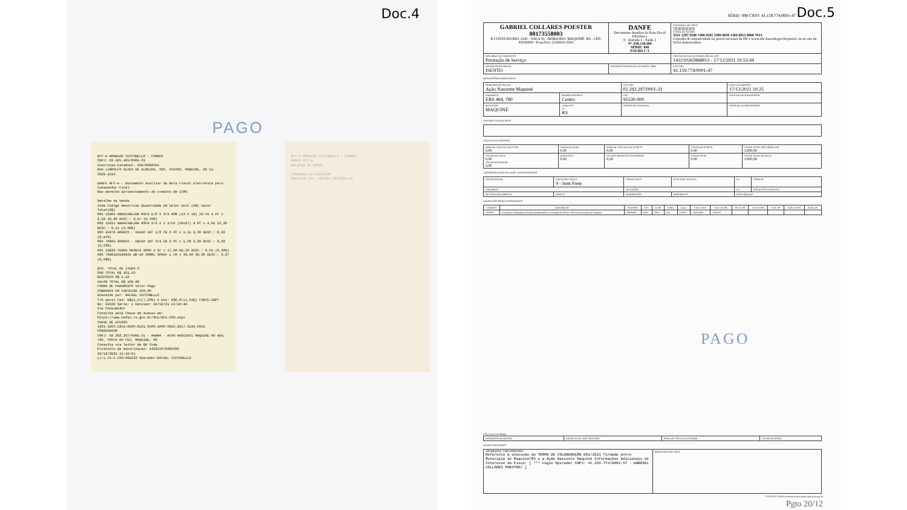Doc.4
NFC-e RONALDO CECCONELLO - CONAPA
CNPJ: 03.525.405/0001-31
Inscricao Estadual: 568/0002655
RUA LINDOLFO ALVES DE ALMEIDA, 626, CENTRO, MAQUINE, RS 51-3628.1343
DANFE NFC-e - Documento Auxiliar da Nota Fiscal Eletronica para Consumidor Final
Nao permite aproveitamento de credito de ICMS
Detalhe da Venda
Item Codigo Descricao Quantidade UN Valor Unit.(R$) Valor Total(R$)
001 13404 ABRACADEIRA RSFN 1/2 X 3/4 9MM (13 X 19) IN CA 4 PC x 2,50 10,00 DESC.: 0,07 (0,70%)
002 15611 ABRACADEIRA RSFN 3/4 X 1 1/16 (19x27) 4 PC x 4,05 16,20 DESC.: 0,11 (0,68%)
003 45879 AMANCO - UNIAO INT 1/2 CB 2 PC x 1,15 2,30 DESC.: 0,02 (0,87%)
004 78985 AMANCO - UNIAO INT 3/4 CB 2 PC x 1,60 3,20 DESC.: 0,02 (0,63%)
005 13820 TERRA PRONTA 20KG 5 SC x 17,90 89,50 DESC.: 0,61 (0,68%)
006 7898193140435 WD-40 300ML SPRAY 1 FR x 39,90 39,90 DESC.: 0,27 (0,68%)
QTD. TOTAL DE ITENS 6
SUB TOTAL R$ 161,10
DESCONTO R$ 1,10
VALOR TOTAL R$ 160,00
FORMA DE PAGAMENTO Valor Pago
COBRANCA EM CARTEIRA 160,00
Atendido por: RAFAEL CECCONELLO
Trb aprox Fed: R$11,57(7,23%) e Est: R$6,97(5,61%) FONTE:IBPT
No: 91622 Serie: 1 Emissao: 10/12/21 11:18:48
Via Consumidor
Consulte pela Chave de Acesso em: https://www.sefaz.rs.gov.br/NFE/NFE-COM.aspx
CHAVE DE ACESSO
4321.1203.5254.0500.0131.6500.1000.0916.2217.6184.6055
CONSUMIDOR
CNPJ: 02.292.297/0001-31 - ANAMA - ACAO NASCENTE MAQUINE RS 484, 780, COSTA DO CEU, MAQUINE, RS
Consulta via leitor de QR Code
Protocolo de autorizacao: 143211678389366
10/12/2021 11:19:01
LJ:1 CX:1 COO:091622 Operador:RAFAEL CECCONELLO
NFC-e RONALDO CECCONELLO - CONAPA
DANFE NFC-e
Detalhe da Venda
...
COBRANCA EM CARTEIRA
Atendido por: RAFAEL CECCONELLO
PAGO
SÉRIE: 890 CNPJ: 41.159.774/0001-47 Doc.5
| GABRIEL COLLARES POESTER 00173558003 R COSTA DO RIO, 2145 - SALA 01 - BEIRA RIO, MAQUINÉ, RS - CEP: 95530000 - Fone/Fax: (51)9333-3503 | DANFE Documento Auxiliar da Nota Fiscal Eletrônica 0 - Entrada 1 - Saída 1 Nº. 038.138.499 SÉRIE: 890 FOLHA 1 /1 | CONTROLE DO FISCO ////////////////////////////// CHAVE DE ACESSO 4321 1287 9586 7400 0181 5589 0038 1384 9913 9808 7013 Consulta de autenticidade no portal nacional da NF-e www.nfe.fazenda.gov.br/portal, ou no site da Sefaz Autorizadora |
| NATUREZA DA OPERAÇÃO Prestação de Serviço | | PROTOCOLO DE AUTORIZAÇÃO DE USO 143210265868813 - 17/12/2021 10:53:44 |
| INSCRIÇÃO ESTADUAL ISENTO | INSCRIÇÃO ESTADUAL DO SUBST. TRIB. | CPF/CNPJ 41.159.774/0001-47 |
DESTINATÁRIO REMETENTE
| NOME/RAZÃO SOCIAL Ação Nascente Maquiné | | CPF/CNPJ 02.292.297/0001-31 | DATA DA EMISSÃO 17/12/2021 10:25 |
| ENDEREÇO ERS 484, 780 | BAIRRO/DISTRITO Centro | CEP 95530-000 | DATA DA ENTRADA/SAÍDA |
| MUNICÍPIO MAQUINÉ | FONE/FAX UF RS | INSCRIÇÃO ESTADUAL | HORA DE ENTRADA/SAÍDA |
FATURAS E DUPLICATAS
CÁLCULO DO IMPOSTO
| BASE DE CÁLCULO DO ICMS 0,00 | VALOR DO ICMS 0,00 | BASE DE CÁLCULO DO ICMS ST 0,00 | VALOR DO ICMS ST 0,00 | VALOR TOTAL DOS PRODUTOS 3.000,00 |
| VALOR DO FRETE 0,00 VALOR DO SEGURO 0,00 | DESCONTO 0,00 | OUTRAS DESPESAS ACESSÓRIAS 0,00 | VALOR DO IPI 0,00 | VALOR TOTAL DA NOTA 3.000,00 |
TRANSPORTADOR/VOLUMES TRANSPORTADOS
| RAZÃO SOCIAL | FRETE POR CONTA 9 - Sem Frete | CÓDIGO ANTT | PLACA DO VEÍCULO | UF | CNPJ/CPF |
| ENDEREÇO | | MUNICÍPIO | | UF | INSCRIÇÃO ESTADUAL |
| QUANTIDADE ESPÉCIE | MARCA | NUMERAÇÃO | PESO BRUTO | PESO LÍQUIDO | |
DADOS DOS PRODUTOS/SERVIÇOS
| CÓDIGO | DESCRIÇÃO | NCM/SH | CST | CFOP | UNID. | QTD. | VLR. UNIT. | VLR. TOTAL | BC ICMS | VLR. ICMS | VLR. IPI | ALÍQ. ICMS | ALÍQ. IPI |
| --- | --- | --- | --- | --- | --- | --- | --- | --- | --- | --- | --- | --- | --- |
| 7420002 | Fotografia e filmagem aérea para planejamento e execução de PRAD e RFO no município de Maquiné | 00000000 | 0400 | 5949 | UN | 1,0000 | 3.000,0000 | 3.000,00 | | | | | |
PAGO
CÁLCULO DO ISSQN
| INSCRIÇÃO MUNICIPAL | VALOR TOTAL DOS SERVIÇOS | BASE DE CÁLCULO DO ISSQN | VALOR DO ISSQN |
DADOS ADICIONAIS
| INFORMAÇÕES COMPLEMENTARES Referente à execução do TERMO DE COLABORAÇÃO 001/2021 firmado entre Município de Maquiné/RS e a Ação Nascente Maquiné Informações Adicionais de Interesse do Fisco: [ *** Login Operador CNPJ: 41.159.774/0001-47 - GABRIEL COLLARES POESTER/ ] | RESERVADO AO FISCO |
17/12/2021 10:48:00 processo nfe-extranet sefazrs.rs.gov.br
Pgto 20/12